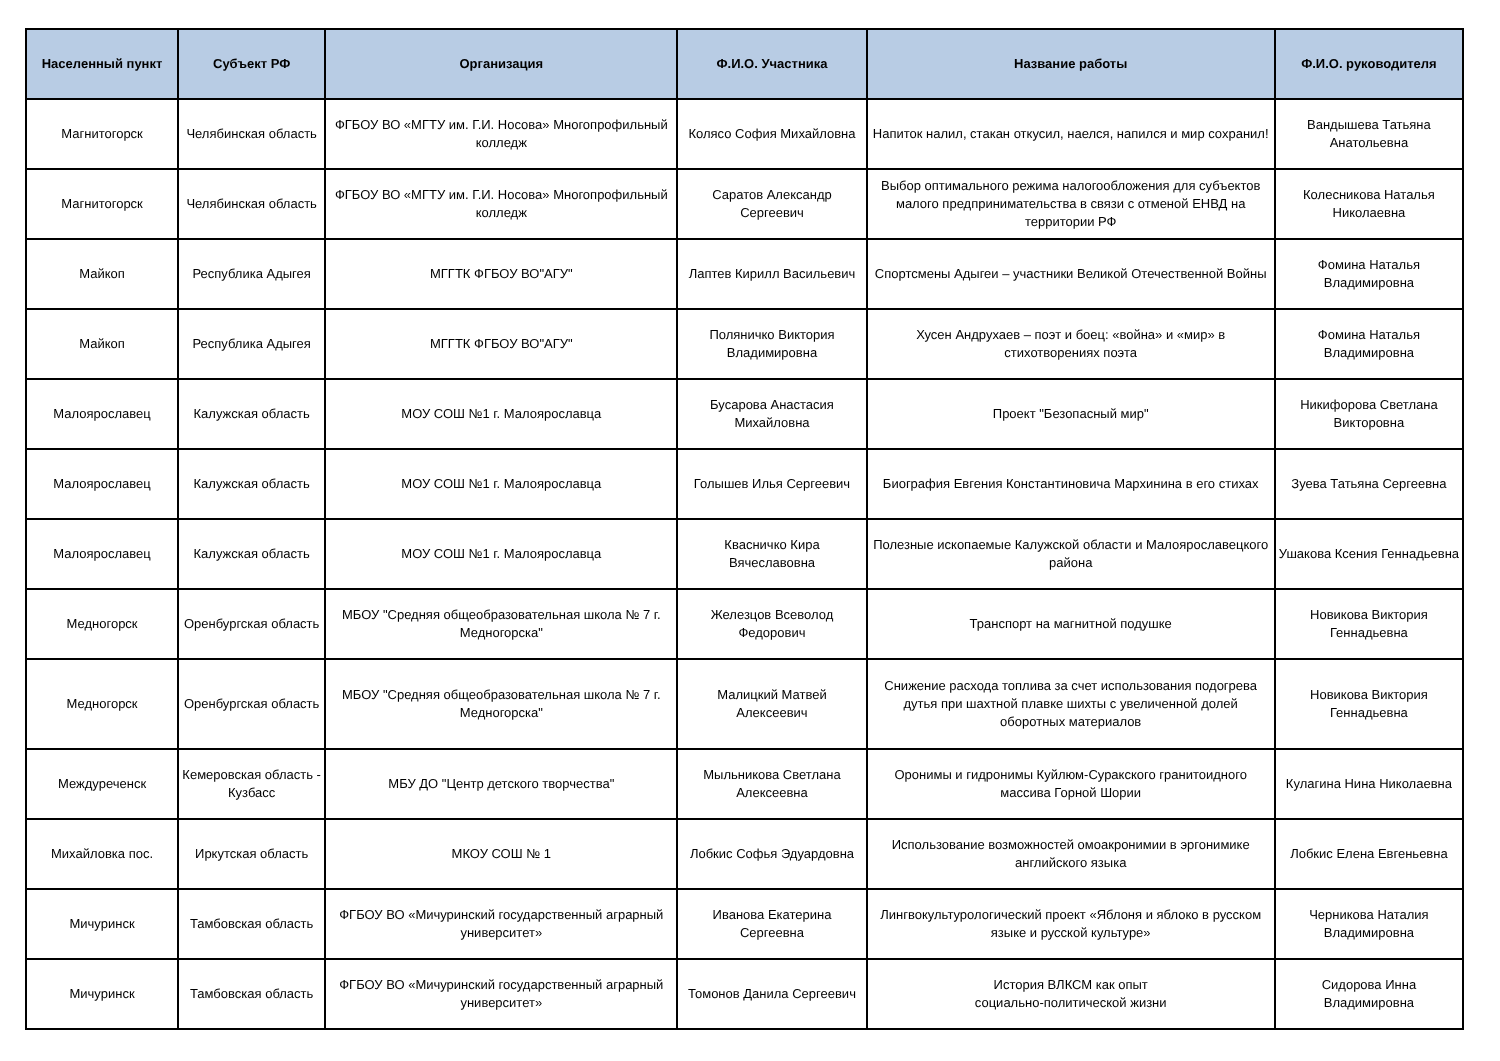| Населенный пункт | Субъект РФ | Организация | Ф.И.О. Участника | Название работы | Ф.И.О. руководителя |
| --- | --- | --- | --- | --- | --- |
| Магнитогорск | Челябинская область | ФГБОУ ВО «МГТУ им. Г.И. Носова» Многопрофильный колледж | Колясо София Михайловна | Напиток налил, стакан откусил, наелся, напился и мир сохранил! | Вандышева Татьяна Анатольевна |
| Магнитогорск | Челябинская область | ФГБОУ ВО «МГТУ им. Г.И. Носова» Многопрофильный колледж | Саратов Александр Сергеевич | Выбор оптимального режима налогообложения для субъектов малого предпринимательства в связи с отменой ЕНВД на территории РФ | Колесникова Наталья Николаевна |
| Майкоп | Республика Адыгея | МГГТК ФГБОУ ВО"АГУ" | Лаптев Кирилл Васильевич | Спортсмены Адыгеи – участники Великой Отечественной Войны | Фомина Наталья Владимировна |
| Майкоп | Республика Адыгея | МГГТК ФГБОУ ВО"АГУ" | Поляничко Виктория Владимировна | Хусен Андрухаев – поэт и боец: «война» и «мир» в стихотворениях поэта | Фомина Наталья Владимировна |
| Малоярославец | Калужская область | МОУ СОШ №1 г. Малоярославца | Бусарова Анастасия Михайловна | Проект "Безопасный мир" | Никифорова Светлана Викторовна |
| Малоярославец | Калужская область | МОУ СОШ №1 г. Малоярославца | Голышев Илья Сергеевич | Биография Евгения Константиновича Мархинина в его стихах | Зуева Татьяна Сергеевна |
| Малоярославец | Калужская область | МОУ СОШ №1 г. Малоярославца | Квасничко Кира Вячеславовна | Полезные ископаемые Калужской области и Малоярославецкого района | Ушакова Ксения Геннадьевна |
| Медногорск | Оренбургская область | МБОУ "Средняя общеобразовательная школа № 7 г. Медногорска" | Железцов Всеволод Федорович | Транспорт на магнитной подушке | Новикова Виктория Геннадьевна |
| Медногорск | Оренбургская область | МБОУ "Средняя общеобразовательная школа № 7 г. Медногорска" | Малицкий Матвей Алексеевич | Снижение расхода топлива за счет использования подогрева дутья при шахтной плавке шихты с увеличенной долей оборотных материалов | Новикова Виктория Геннадьевна |
| Междуреченск | Кемеровская область - Кузбасс | МБУ ДО "Центр детского творчества" | Мыльникова Светлана Алексеевна | Оронимы и гидронимы Куйлюм-Суракского гранитоидного массива Горной Шории | Кулагина Нина Николаевна |
| Михайловка пос. | Иркутская область | МКОУ СОШ № 1 | Лобкис Софья Эдуардовна | Использование возможностей омоакронимии в эргонимике английского языка | Лобкис Елена Евгеньевна |
| Мичуринск | Тамбовская область | ФГБОУ ВО «Мичуринский государственный аграрный университет» | Иванова Екатерина Сергеевна | Лингвокультурологический проект «Яблоня и яблоко в русском языке и русской культуре» | Черникова Наталия Владимировна |
| Мичуринск | Тамбовская область | ФГБОУ ВО «Мичуринский государственный аграрный университет» | Томонов Данила Сергеевич | История ВЛКСМ как опыт социально-политической жизни | Сидорова Инна Владимировна |